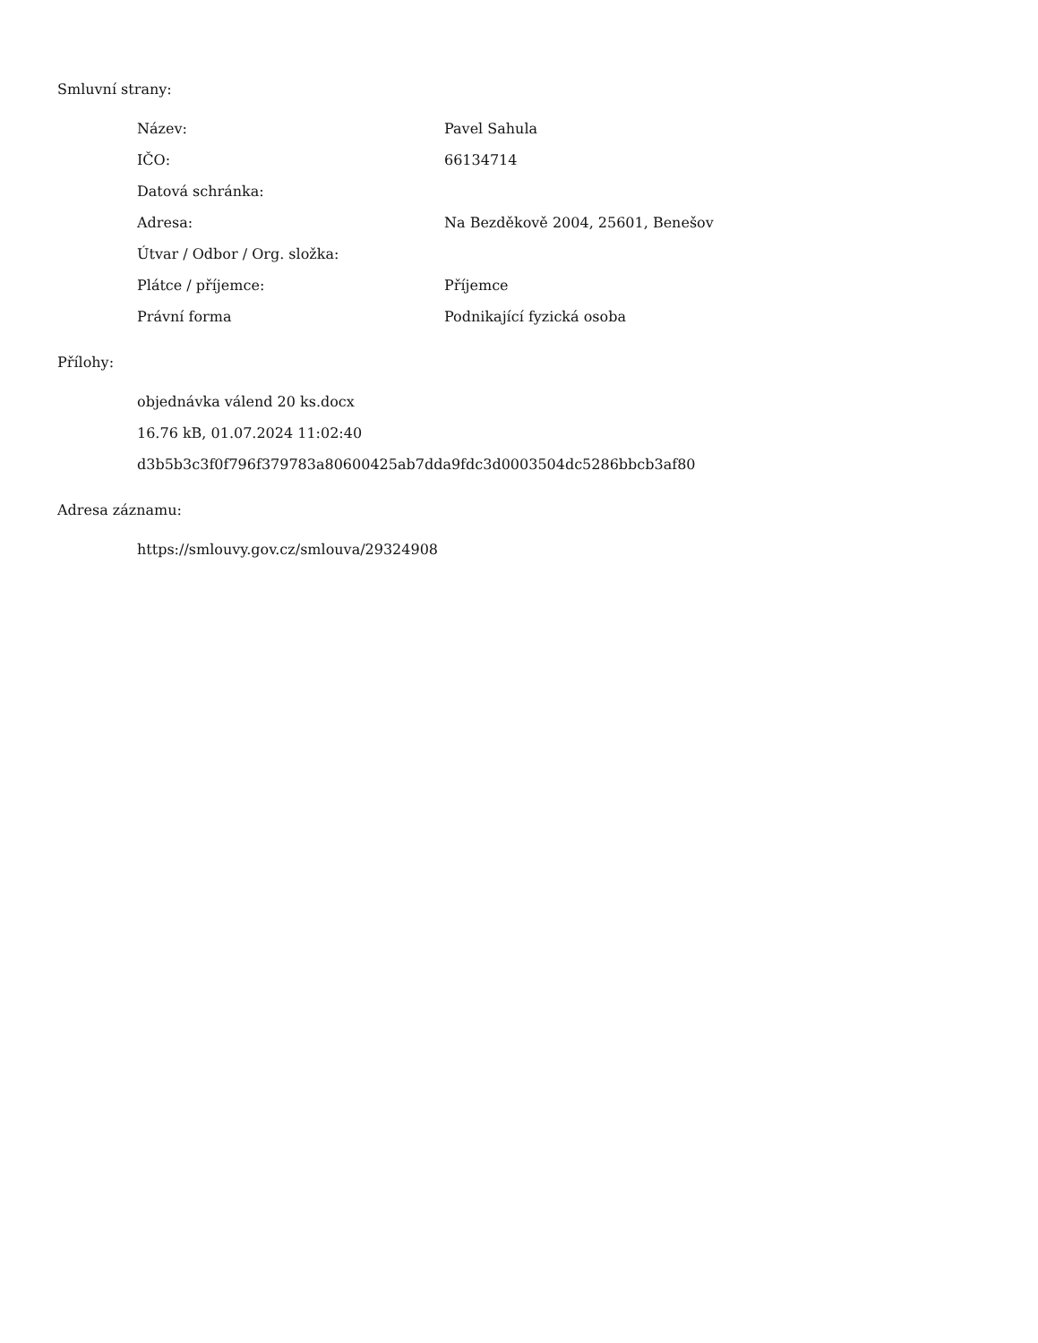Smluvní strany:
| Název: | Pavel Sahula |
| IČO: | 66134714 |
| Datová schránka: | |
| Adresa: | Na Bezděkově 2004, 25601, Benešov |
| Útvar / Odbor / Org. složka: | |
| Plátce / příjemce: | Příjemce |
| Právní forma | Podnikající fyzická osoba |
Přílohy:
objednávka válend 20 ks.docx
16.76 kB, 01.07.2024 11:02:40
d3b5b3c3f0f796f379783a80600425ab7dda9fdc3d0003504dc5286bbcb3af80
Adresa záznamu:
https://smlouvy.gov.cz/smlouva/29324908